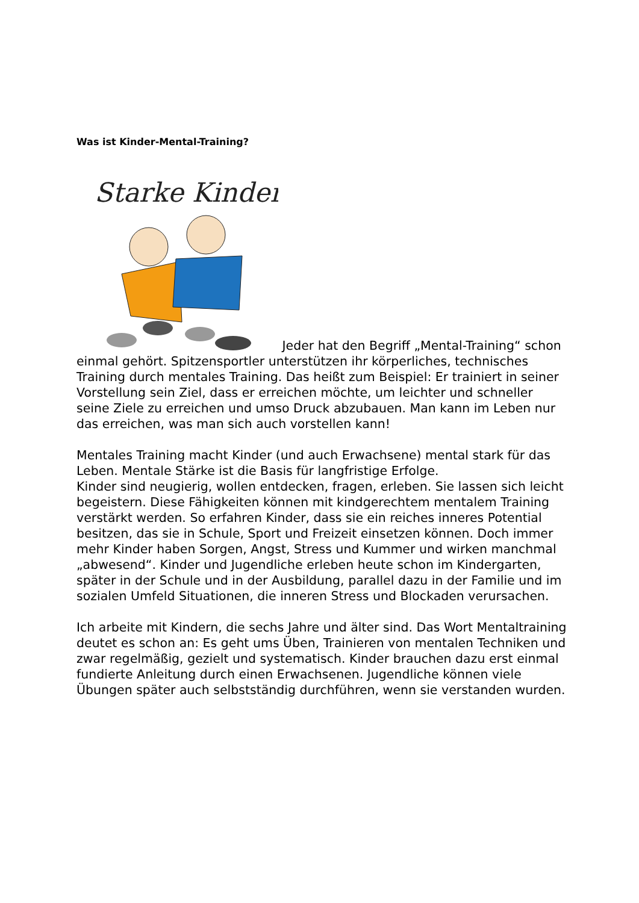Was ist Kinder-Mental-Training?
Starke Kinder
Jeder hat den Begriff „Mental-Training“ schon einmal gehört. Spitzensportler unterstützen ihr körperliches, technisches Training durch mentales Training. Das heißt zum Beispiel: Er trainiert in seiner Vorstellung sein Ziel, dass er erreichen möchte, um leichter und schneller seine Ziele zu erreichen und umso Druck abzubauen. Man kann im Leben nur das erreichen, was man sich auch vorstellen kann!
Mentales Training macht Kinder (und auch Erwachsene) mental stark für das Leben. Mentale Stärke ist die Basis für langfristige Erfolge.
Kinder sind neugierig, wollen entdecken, fragen, erleben. Sie lassen sich leicht begeistern. Diese Fähigkeiten können mit kindgerechtem mentalem Training verstärkt werden. So erfahren Kinder, dass sie ein reiches inneres Potential besitzen, das sie in Schule, Sport und Freizeit einsetzen können. Doch immer mehr Kinder haben Sorgen, Angst, Stress und Kummer und wirken manchmal „abwesend“. Kinder und Jugendliche erleben heute schon im Kindergarten, später in der Schule und in der Ausbildung, parallel dazu in der Familie und im sozialen Umfeld Situationen, die inneren Stress und Blockaden verursachen.
Ich arbeite mit Kindern, die sechs Jahre und älter sind. Das Wort Mentaltraining deutet es schon an: Es geht ums Üben, Trainieren von mentalen Techniken und zwar regelmäßig, gezielt und systematisch. Kinder brauchen dazu erst einmal fundierte Anleitung durch einen Erwachsenen. Jugendliche können viele Übungen später auch selbstständig durchführen, wenn sie verstanden wurden.